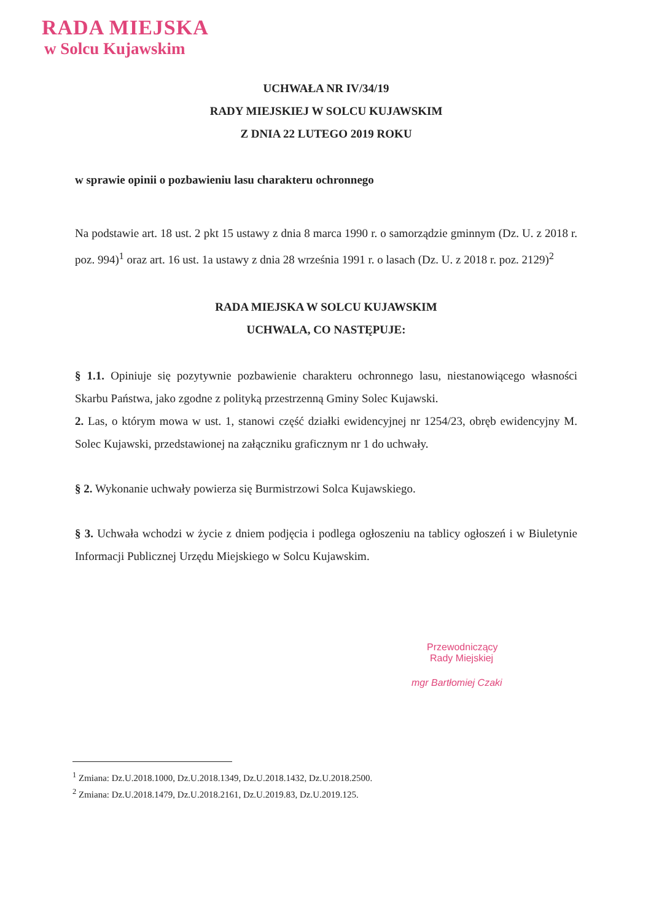RADA MIEJSKA
w Solcu Kujawskim
UCHWAŁA NR IV/34/19
RADY MIEJSKIEJ W SOLCU KUJAWSKIM
Z DNIA 22 LUTEGO 2019 ROKU
w sprawie opinii o pozbawieniu lasu charakteru ochronnego
Na podstawie art. 18 ust. 2 pkt 15 ustawy z dnia 8 marca 1990 r. o samorządzie gminnym (Dz. U. z 2018 r. poz. 994)<sup>1</sup> oraz art. 16 ust. 1a ustawy z dnia 28 września 1991 r. o lasach (Dz. U. z 2018 r. poz. 2129)<sup>2</sup>
RADA MIEJSKA W SOLCU KUJAWSKIM
UCHWALA, CO NASTĘPUJE:
§ 1.1. Opiniuje się pozytywnie pozbawienie charakteru ochronnego lasu, niestanowiącego własności Skarbu Państwa, jako zgodne z polityką przestrzenną Gminy Solec Kujawski.
2. Las, o którym mowa w ust. 1, stanowi część działki ewidencyjnej nr 1254/23, obręb ewidencyjny M. Solec Kujawski, przedstawionej na załączniku graficznym nr 1 do uchwały.
§ 2. Wykonanie uchwały powierza się Burmistrzowi Solca Kujawskiego.
§ 3. Uchwała wchodzi w życie z dniem podjęcia i podlega ogłoszeniu na tablicy ogłoszeń i w Biuletynie Informacji Publicznej Urzędu Miejskiego w Solcu Kujawskim.
Przewodniczący
Rady Miejskiej
mgr Bartłomiej Czaki
<sup>1</sup> Zmiana: Dz.U.2018.1000, Dz.U.2018.1349, Dz.U.2018.1432, Dz.U.2018.2500.
<sup>2</sup> Zmiana: Dz.U.2018.1479, Dz.U.2018.2161, Dz.U.2019.83, Dz.U.2019.125.